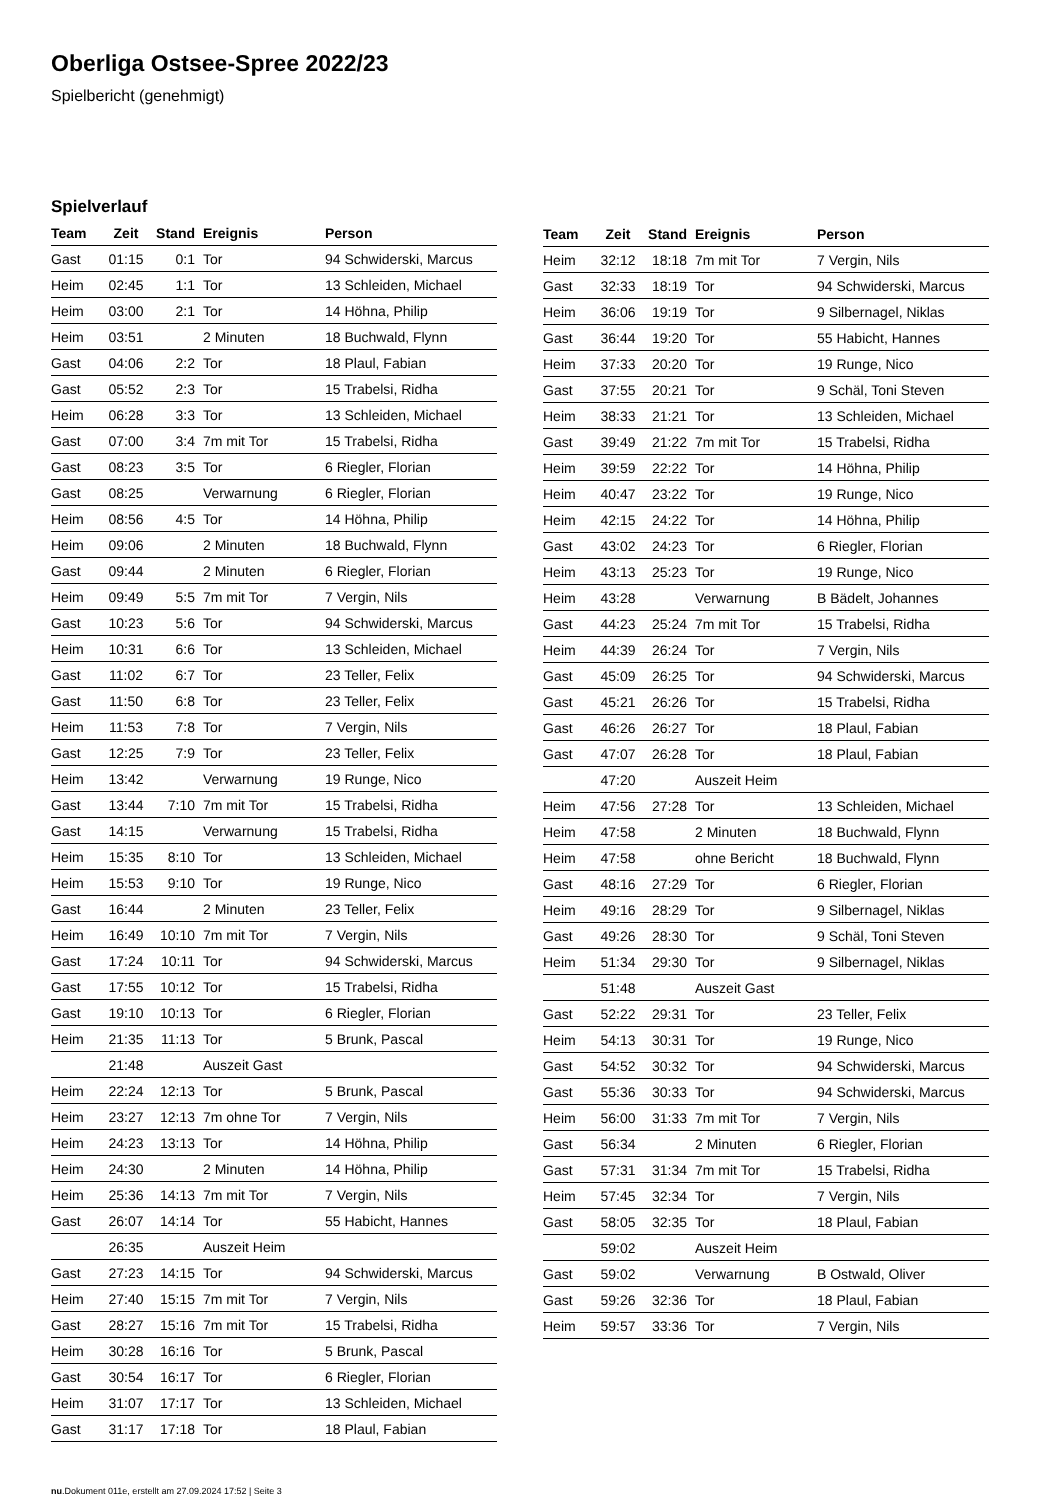Oberliga Ostsee-Spree 2022/23
Spielbericht (genehmigt)
Spielverlauf
| Team | Zeit | Stand | Ereignis | Person |
| --- | --- | --- | --- | --- |
| Gast | 01:15 | 0:1 | Tor | 94 Schwiderski, Marcus |
| Heim | 02:45 | 1:1 | Tor | 13 Schleiden, Michael |
| Heim | 03:00 | 2:1 | Tor | 14 Höhna, Philip |
| Heim | 03:51 | | 2 Minuten | 18 Buchwald, Flynn |
| Gast | 04:06 | 2:2 | Tor | 18 Plaul, Fabian |
| Gast | 05:52 | 2:3 | Tor | 15 Trabelsi, Ridha |
| Heim | 06:28 | 3:3 | Tor | 13 Schleiden, Michael |
| Gast | 07:00 | 3:4 | 7m mit Tor | 15 Trabelsi, Ridha |
| Gast | 08:23 | 3:5 | Tor | 6 Riegler, Florian |
| Gast | 08:25 | | Verwarnung | 6 Riegler, Florian |
| Heim | 08:56 | 4:5 | Tor | 14 Höhna, Philip |
| Heim | 09:06 | | 2 Minuten | 18 Buchwald, Flynn |
| Gast | 09:44 | | 2 Minuten | 6 Riegler, Florian |
| Heim | 09:49 | 5:5 | 7m mit Tor | 7 Vergin, Nils |
| Gast | 10:23 | 5:6 | Tor | 94 Schwiderski, Marcus |
| Heim | 10:31 | 6:6 | Tor | 13 Schleiden, Michael |
| Gast | 11:02 | 6:7 | Tor | 23 Teller, Felix |
| Gast | 11:50 | 6:8 | Tor | 23 Teller, Felix |
| Heim | 11:53 | 7:8 | Tor | 7 Vergin, Nils |
| Gast | 12:25 | 7:9 | Tor | 23 Teller, Felix |
| Heim | 13:42 | | Verwarnung | 19 Runge, Nico |
| Gast | 13:44 | 7:10 | 7m mit Tor | 15 Trabelsi, Ridha |
| Gast | 14:15 | | Verwarnung | 15 Trabelsi, Ridha |
| Heim | 15:35 | 8:10 | Tor | 13 Schleiden, Michael |
| Heim | 15:53 | 9:10 | Tor | 19 Runge, Nico |
| Gast | 16:44 | | 2 Minuten | 23 Teller, Felix |
| Heim | 16:49 | 10:10 | 7m mit Tor | 7 Vergin, Nils |
| Gast | 17:24 | 10:11 | Tor | 94 Schwiderski, Marcus |
| Gast | 17:55 | 10:12 | Tor | 15 Trabelsi, Ridha |
| Gast | 19:10 | 10:13 | Tor | 6 Riegler, Florian |
| Heim | 21:35 | 11:13 | Tor | 5 Brunk, Pascal |
| | 21:48 | | Auszeit Gast | |
| Heim | 22:24 | 12:13 | Tor | 5 Brunk, Pascal |
| Heim | 23:27 | 12:13 | 7m ohne Tor | 7 Vergin, Nils |
| Heim | 24:23 | 13:13 | Tor | 14 Höhna, Philip |
| Heim | 24:30 | | 2 Minuten | 14 Höhna, Philip |
| Heim | 25:36 | 14:13 | 7m mit Tor | 7 Vergin, Nils |
| Gast | 26:07 | 14:14 | Tor | 55 Habicht, Hannes |
| | 26:35 | | Auszeit Heim | |
| Gast | 27:23 | 14:15 | Tor | 94 Schwiderski, Marcus |
| Heim | 27:40 | 15:15 | 7m mit Tor | 7 Vergin, Nils |
| Gast | 28:27 | 15:16 | 7m mit Tor | 15 Trabelsi, Ridha |
| Heim | 30:28 | 16:16 | Tor | 5 Brunk, Pascal |
| Gast | 30:54 | 16:17 | Tor | 6 Riegler, Florian |
| Heim | 31:07 | 17:17 | Tor | 13 Schleiden, Michael |
| Gast | 31:17 | 17:18 | Tor | 18 Plaul, Fabian |
| Team | Zeit | Stand | Ereignis | Person |
| --- | --- | --- | --- | --- |
| Heim | 32:12 | 18:18 | 7m mit Tor | 7 Vergin, Nils |
| Gast | 32:33 | 18:19 | Tor | 94 Schwiderski, Marcus |
| Heim | 36:06 | 19:19 | Tor | 9 Silbernagel, Niklas |
| Gast | 36:44 | 19:20 | Tor | 55 Habicht, Hannes |
| Heim | 37:33 | 20:20 | Tor | 19 Runge, Nico |
| Gast | 37:55 | 20:21 | Tor | 9 Schäl, Toni Steven |
| Heim | 38:33 | 21:21 | Tor | 13 Schleiden, Michael |
| Gast | 39:49 | 21:22 | 7m mit Tor | 15 Trabelsi, Ridha |
| Heim | 39:59 | 22:22 | Tor | 14 Höhna, Philip |
| Heim | 40:47 | 23:22 | Tor | 19 Runge, Nico |
| Heim | 42:15 | 24:22 | Tor | 14 Höhna, Philip |
| Gast | 43:02 | 24:23 | Tor | 6 Riegler, Florian |
| Heim | 43:13 | 25:23 | Tor | 19 Runge, Nico |
| Heim | 43:28 | | Verwarnung | B Bädelt, Johannes |
| Gast | 44:23 | 25:24 | 7m mit Tor | 15 Trabelsi, Ridha |
| Heim | 44:39 | 26:24 | Tor | 7 Vergin, Nils |
| Gast | 45:09 | 26:25 | Tor | 94 Schwiderski, Marcus |
| Gast | 45:21 | 26:26 | Tor | 15 Trabelsi, Ridha |
| Gast | 46:26 | 26:27 | Tor | 18 Plaul, Fabian |
| Gast | 47:07 | 26:28 | Tor | 18 Plaul, Fabian |
| | 47:20 | | Auszeit Heim | |
| Heim | 47:56 | 27:28 | Tor | 13 Schleiden, Michael |
| Heim | 47:58 | | 2 Minuten | 18 Buchwald, Flynn |
| Heim | 47:58 | | ohne Bericht | 18 Buchwald, Flynn |
| Gast | 48:16 | 27:29 | Tor | 6 Riegler, Florian |
| Heim | 49:16 | 28:29 | Tor | 9 Silbernagel, Niklas |
| Gast | 49:26 | 28:30 | Tor | 9 Schäl, Toni Steven |
| Heim | 51:34 | 29:30 | Tor | 9 Silbernagel, Niklas |
| | 51:48 | | Auszeit Gast | |
| Gast | 52:22 | 29:31 | Tor | 23 Teller, Felix |
| Heim | 54:13 | 30:31 | Tor | 19 Runge, Nico |
| Gast | 54:52 | 30:32 | Tor | 94 Schwiderski, Marcus |
| Gast | 55:36 | 30:33 | Tor | 94 Schwiderski, Marcus |
| Heim | 56:00 | 31:33 | 7m mit Tor | 7 Vergin, Nils |
| Gast | 56:34 | | 2 Minuten | 6 Riegler, Florian |
| Gast | 57:31 | 31:34 | 7m mit Tor | 15 Trabelsi, Ridha |
| Heim | 57:45 | 32:34 | Tor | 7 Vergin, Nils |
| Gast | 58:05 | 32:35 | Tor | 18 Plaul, Fabian |
| | 59:02 | | Auszeit Heim | |
| Gast | 59:02 | | Verwarnung | B Ostwald, Oliver |
| Gast | 59:26 | 32:36 | Tor | 18 Plaul, Fabian |
| Heim | 59:57 | 33:36 | Tor | 7 Vergin, Nils |
nu.Dokument 011e, erstellt am 27.09.2024 17:52 | Seite 3